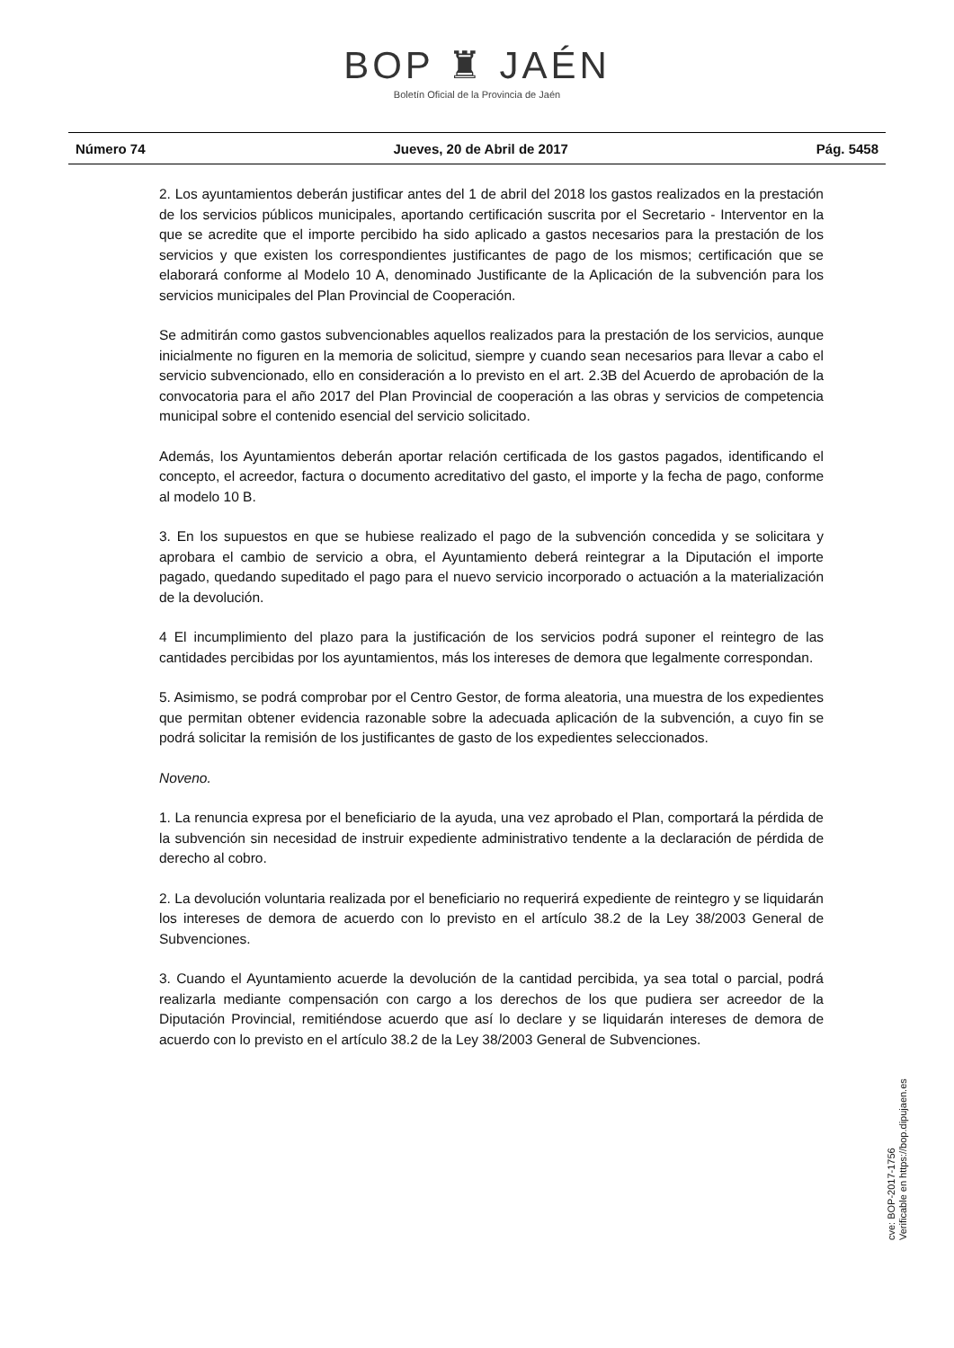BOP ♜ JAÉN
Boletín Oficial de la Provincia de Jaén
Número 74 Jueves, 20 de Abril de 2017 Pág. 5458
2. Los ayuntamientos deberán justificar antes del 1 de abril del 2018 los gastos realizados en la prestación de los servicios públicos municipales, aportando certificación suscrita por el Secretario - Interventor en la que se acredite que el importe percibido ha sido aplicado a gastos necesarios para la prestación de los servicios y que existen los correspondientes justificantes de pago de los mismos; certificación que se elaborará conforme al Modelo 10 A, denominado Justificante de la Aplicación de la subvención para los servicios municipales del Plan Provincial de Cooperación.
Se admitirán como gastos subvencionables aquellos realizados para la prestación de los servicios, aunque inicialmente no figuren en la memoria de solicitud, siempre y cuando sean necesarios para llevar a cabo el servicio subvencionado, ello en consideración a lo previsto en el art. 2.3B del Acuerdo de aprobación de la convocatoria para el año 2017 del Plan Provincial de cooperación a las obras y servicios de competencia municipal sobre el contenido esencial del servicio solicitado.
Además, los Ayuntamientos deberán aportar relación certificada de los gastos pagados, identificando el concepto, el acreedor, factura o documento acreditativo del gasto, el importe y la fecha de pago, conforme al modelo 10 B.
3. En los supuestos en que se hubiese realizado el pago de la subvención concedida y se solicitara y aprobara el cambio de servicio a obra, el Ayuntamiento deberá reintegrar a la Diputación el importe pagado, quedando supeditado el pago para el nuevo servicio incorporado o actuación a la materialización de la devolución.
4 El incumplimiento del plazo para la justificación de los servicios podrá suponer el reintegro de las cantidades percibidas por los ayuntamientos, más los intereses de demora que legalmente correspondan.
5. Asimismo, se podrá comprobar por el Centro Gestor, de forma aleatoria, una muestra de los expedientes que permitan obtener evidencia razonable sobre la adecuada aplicación de la subvención, a cuyo fin se podrá solicitar la remisión de los justificantes de gasto de los expedientes seleccionados.
Noveno.
1. La renuncia expresa por el beneficiario de la ayuda, una vez aprobado el Plan, comportará la pérdida de la subvención sin necesidad de instruir expediente administrativo tendente a la declaración de pérdida de derecho al cobro.
2. La devolución voluntaria realizada por el beneficiario no requerirá expediente de reintegro y se liquidarán los intereses de demora de acuerdo con lo previsto en el artículo 38.2 de la Ley 38/2003 General de Subvenciones.
3. Cuando el Ayuntamiento acuerde la devolución de la cantidad percibida, ya sea total o parcial, podrá realizarla mediante compensación con cargo a los derechos de los que pudiera ser acreedor de la Diputación Provincial, remitiéndose acuerdo que así lo declare y se liquidarán intereses de demora de acuerdo con lo previsto en el artículo 38.2 de la Ley 38/2003 General de Subvenciones.
cve: BOP-2017-1756
Verificable en https://bop.dipujaen.es